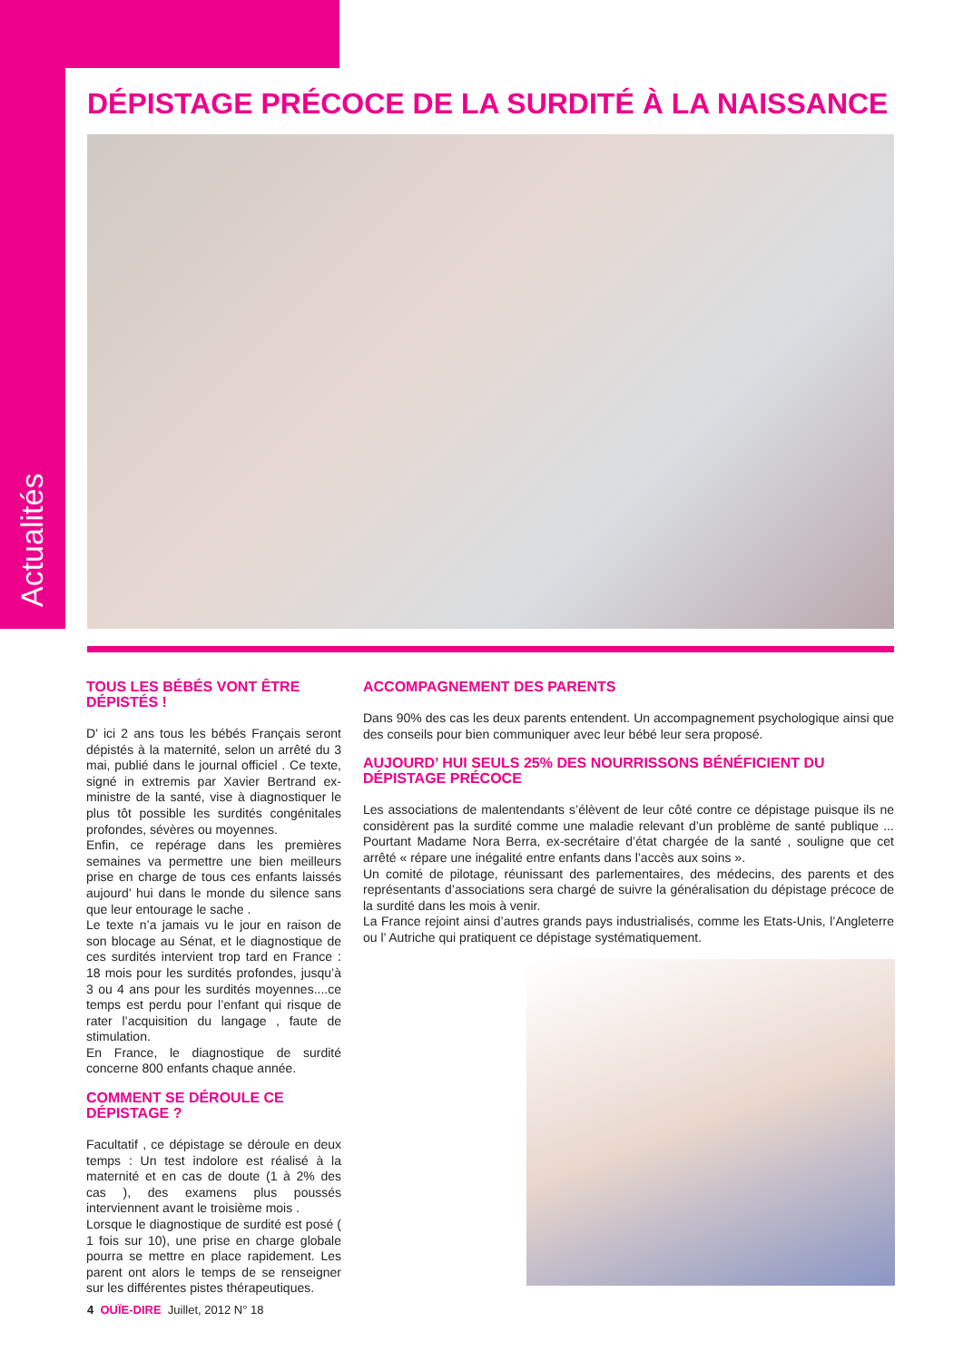Actualités
DÉPISTAGE PRÉCOCE DE LA SURDITÉ À LA NAISSANCE
TOUS LES BÉBÉS VONT ÊTRE DÉPISTÉS !
D’ ici 2 ans tous les bébés Français seront dépistés à la maternité, selon un arrêté du 3 mai, publié dans le journal officiel . Ce texte, signé in extremis par Xavier Bertrand ex- ministre de la santé, vise à diagnostiquer le plus tôt possible les surdités congénitales profondes, sévères ou moyennes.
Enfin, ce repérage dans les premières semaines va permettre une bien meilleurs prise en charge de tous ces enfants laissés aujourd’ hui dans le monde du silence sans que leur entourage le sache .
Le texte n’a jamais vu le jour en raison de son blocage au Sénat, et le diagnostique de ces surdités intervient trop tard en France : 18 mois pour les surdités profondes, jusqu’à 3 ou 4 ans pour les surdités moyennes....ce temps est perdu pour l’enfant qui risque de rater l’acquisition du langage , faute de stimulation.
En France, le diagnostique de surdité concerne 800 enfants chaque année.
COMMENT SE DÉROULE CE DÉPISTAGE ?
Facultatif , ce dépistage se déroule en deux temps : Un test indolore est réalisé à la maternité et en cas de doute (1 à 2% des cas ), des examens plus poussés interviennent avant le troisième mois .
Lorsque le diagnostique de surdité est posé ( 1 fois sur 10), une prise en charge globale pourra se mettre en place rapidement. Les parent ont alors le temps de se renseigner sur les différentes pistes thérapeutiques.
ACCOMPAGNEMENT DES PARENTS
Dans 90% des cas les deux parents entendent. Un accompagnement psychologique ainsi que des conseils pour bien communiquer avec leur bébé leur sera proposé.
AUJOURD’ HUI SEULS 25% DES NOURRISSONS BÉNÉFICIENT DU DÉPISTAGE PRÉCOCE
Les associations de malentendants s’élèvent de leur côté contre ce dépistage puisque ils ne considèrent pas la surdité comme une maladie relevant d’un problème de santé publique ... Pourtant Madame Nora Berra, ex-secrétaire d’état chargée de la santé , souligne que cet arrêté « répare une inégalité entre enfants dans l’accès aux soins ».
Un comité de pilotage, réunissant des parlementaires, des médecins, des parents et des représentants d’associations sera chargé de suivre la généralisation du dépistage précoce de la surdité dans les mois à venir.
La France rejoint ainsi d’autres grands pays industrialisés, comme les Etats-Unis, l’Angleterre ou l’ Autriche qui pratiquent ce dépistage systématiquement.
4 OUÏE-DIRE Juillet, 2012 N° 18